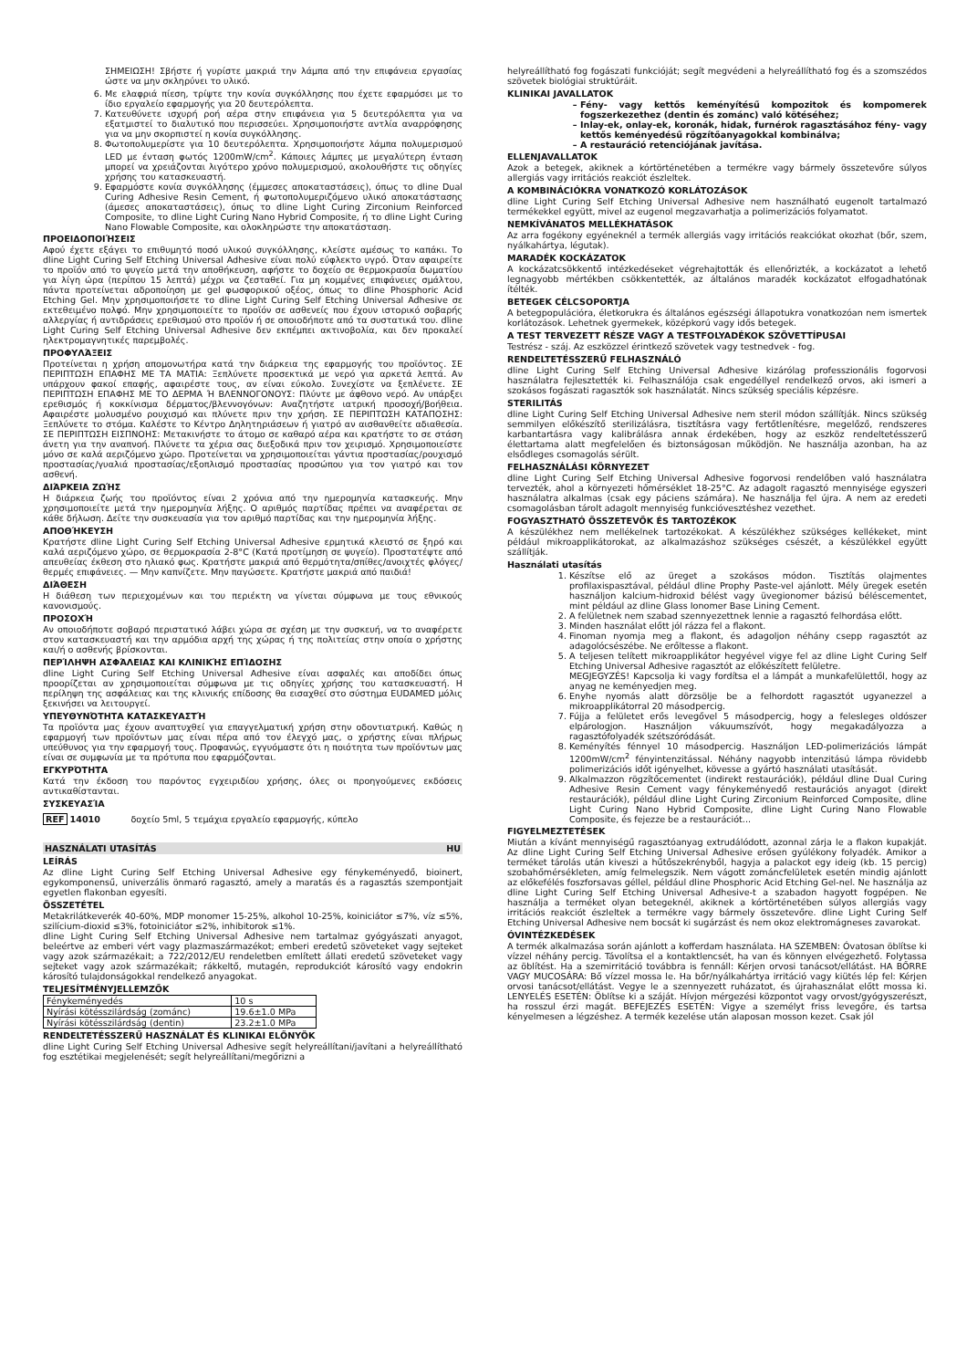ΣΗΜΕΙΩΣΗ! Σβήστε ή γυρίστε μακριά την λάμπα από την επιφάνεια εργασίας ώστε να μην σκληρύνει το υλικό.
6. Με ελαφριά πίεση, τρίψτε την κονία συγκόλλησης που έχετε εφαρμόσει με το ίδιο εργαλείο εφαρμογής για 20 δευτερόλεπτα.
7. Κατευθύνετε ισχυρή ροή αέρα στην επιφάνεια για 5 δευτερόλεπτα για να εξατμιστεί το διαλυτικό που περισσεύει. Χρησιμοποιήστε αντλία αναρρόφησης για να μην σκορπιστεί η κονία συγκόλλησης.
8. Φωτοπολυμερίστε για 10 δευτερόλεπτα. Χρησιμοποιήστε λάμπα πολυμερισμού LED με ένταση φωτός 1200mW/cm<sup>2</sup>. Κάποιες λάμπες με μεγαλύτερη ένταση μπορεί να χρειάζονται λιγότερο χρόνο πολυμερισμού, ακολουθήστε τις οδηγίες χρήσης του κατασκευαστή.
9. Εφαρμόστε κονία συγκόλλησης (έμμεσες αποκαταστάσεις), όπως το dline Dual Curing Adhesive Resin Cement, ή φωτοπολυμεριζόμενο υλικό αποκατάστασης (άμεσες αποκαταστάσεις), όπως το dline Light Curing Zirconium Reinforced Composite, το dline Light Curing Nano Hybrid Composite, ή το dline Light Curing Nano Flowable Composite, και ολοκληρώστε την αποκατάσταση.
ΠΡΟΕΙΔΟΠΟΙΉΣΕΙΣ
Αφού έχετε εξάγει το επιθυμητό ποσό υλικού συγκόλλησης, κλείστε αμέσως το καπάκι. Το dline Light Curing Self Etching Universal Adhesive είναι πολύ εύφλεκτο υγρό. Όταν αφαιρείτε το προϊόν από το ψυγείο μετά την αποθήκευση, αφήστε το δοχείο σε θερμοκρασία δωματίου για λίγη ώρα (περίπου 15 λεπτά) μέχρι να ζεσταθεί. Για μη κομμένες επιφάνειες σμάλτου, πάντα προτείνεται αδροποίηση με gel φωσφορικού οξέος, όπως το dline Phosphoric Acid Etching Gel. Μην χρησιμοποιήσετε το dline Light Curing Self Etching Universal Adhesive σε εκτεθειμένο πολφό. Μην χρησιμοποιείτε το προϊόν σε ασθενείς που έχουν ιστορικό σοβαρής αλλεργίας ή αντιδράσεις ερεθισμού στο προϊόν ή σε οποιοδήποτε από τα συστατικά του. dline Light Curing Self Etching Universal Adhesive δεν εκπέμπει ακτινοβολία, και δεν προκαλεί ηλεκτρομαγνητικές παρεμβολές.
ΠΡΟΦΥΛΆΞΕΙΣ
Προτείνεται η χρήση απομονωτήρα κατά την διάρκεια της εφαρμογής του προϊόντος. ΣΕ ΠΕΡΙΠΤΩΣΗ ΕΠΑΦΗΣ ΜΕ ΤΑ ΜΑΤΙΑ: Ξεπλύνετε προσεκτικά με νερό για αρκετά λεπτά. Αν υπάρχουν φακοί επαφής, αφαιρέστε τους, αν είναι εύκολο. Συνεχίστε να ξεπλένετε. ΣΕ ΠΕΡΙΠΤΩΣΗ ΕΠΑΦΗΣ ΜΕ ΤΟ ΔΕΡΜΑ Ή ΒΛΕΝΝΟΓΟΝΟΥΣ: Πλύντε με άφθονο νερό. Αν υπάρξει ερεθισμός ή κοκκίνισμα δέρματος/βλεννογόνων: Αναζητήστε ιατρική προσοχή/βοήθεια. Αφαιρέστε μολυσμένο ρουχισμό και πλύνετε πριν την χρήση. ΣΕ ΠΕΡΙΠΤΩΣΗ ΚΑΤΑΠΟΣΗΣ: Ξεπλύνετε το στόμα. Καλέστε το Κέντρο Δηλητηριάσεων ή γιατρό αν αισθανθείτε αδιαθεσία. ΣΕ ΠΕΡΙΠΤΩΣΗ ΕΙΣΠΝΟΗΣ: Μετακινήστε το άτομο σε καθαρό αέρα και κρατήστε το σε στάση άνετη για την αναπνοή. Πλύνετε τα χέρια σας διεξοδικά πριν τον χειρισμό. Χρησιμοποιείστε μόνο σε καλά αεριζόμενο χώρο. Προτείνεται να χρησιμοποιείται γάντια προστασίας/ρουχισμό προστασίας/γυαλιά προστασίας/εξοπλισμό προστασίας προσώπου για τον γιατρό και τον ασθενή.
ΔΙΆΡΚΕΙΑ ΖΩΉΣ
Η διάρκεια ζωής του προϊόντος είναι 2 χρόνια από την ημερομηνία κατασκευής. Μην χρησιμοποιείτε μετά την ημερομηνία λήξης. Ο αριθμός παρτίδας πρέπει να αναφέρεται σε κάθε δήλωση. Δείτε την συσκευασία για τον αριθμό παρτίδας και την ημερομηνία λήξης.
ΑΠΟΘΉΚΕΥΣΗ
Κρατήστε dline Light Curing Self Etching Universal Adhesive ερμητικά κλειστό σε ξηρό και καλά αεριζόμενο χώρο, σε θερμοκρασία 2-8°C (Κατά προτίμηση σε ψυγείο). Προστατέψτε από απευθείας έκθεση στο ηλιακό φως. Κρατήστε μακριά από θερμότητα/σπίθες/ανοιχτές φλόγες/θερμές επιφάνειες. — Μην καπνίζετε. Μην παγώσετε. Κρατήστε μακριά από παιδιά!
ΔΙΆΘΕΣΗ
Η διάθεση των περιεχομένων και του περιέκτη να γίνεται σύμφωνα με τους εθνικούς κανονισμούς.
ΠΡΟΣΟΧΉ
Αν οποιοδήποτε σοβαρό περιστατικό λάβει χώρα σε σχέση με την συσκευή, να το αναφέρετε στον κατασκευαστή και την αρμόδια αρχή της χώρας ή της πολιτείας στην οποία ο χρήστης και/ή ο ασθενής βρίσκονται.
ΠΕΡΊΛΗΨΗ ΑΣΦΆΛΕΙΑΣ ΚΑΙ ΚΛΙΝΙΚΉΣ ΕΠΊΔΟΣΗΣ
dline Light Curing Self Etching Universal Adhesive είναι ασφαλές και αποδίδει όπως προορίζεται αν χρησιμοποιείται σύμφωνα με τις οδηγίες χρήσης του κατασκευαστή. Η περίληψη της ασφάλειας και της κλινικής επίδοσης θα εισαχθεί στο σύστημα EUDAMED μόλις ξεκινήσει να λειτουργεί.
ΥΠΕΥΘΥΝΌΤΗΤΑ ΚΑΤΑΣΚΕΥΑΣΤΉ
Τα προϊόντα μας έχουν αναπτυχθεί για επαγγελματική χρήση στην οδοντιατρική. Καθώς η εφαρμογή των προϊόντων μας είναι πέρα από τον έλεγχό μας, ο χρήστης είναι πλήρως υπεύθυνος για την εφαρμογή τους. Προφανώς, εγγυόμαστε ότι η ποιότητα των προϊόντων μας είναι σε συμφωνία με τα πρότυπα που εφαρμόζονται.
ΕΓΚΥΡΌΤΗΤΑ
Κατά την έκδοση του παρόντος εγχειριδίου χρήσης, όλες οι προηγούμενες εκδόσεις αντικαθίστανται.
ΣΥΣΚΕΥΑΣΊΑ
REF 14010 δοχείο 5ml, 5 τεμάχια εργαλείο εφαρμογής, κύπελο
HASZNÁLATI UTASÍTÁS HU
LEÍRÁS
Az dline Light Curing Self Etching Universal Adhesive egy fénykeményedő, bioinert, egykomponensű, univerzális önmaró ragasztó, amely a maratás és a ragasztás szempontjait egyetlen flakonban egyesíti.
ÖSSZETÉTEL
Metakrilátkeverék 40-60%, MDP monomer 15-25%, alkohol 10-25%, koiniciátor ≤7%, víz ≤5%, szilícium-dioxid ≤3%, fotoiniciátor ≤2%, inhibitorok ≤1%.
dline Light Curing Self Etching Universal Adhesive nem tartalmaz gyógyászati anyagot, beleértve az emberi vért vagy plazmaszármazékot; emberi eredetű szöveteket vagy sejteket vagy azok származékait; a 722/2012/EU rendeletben említett állati eredetű szöveteket vagy sejteket vagy azok származékait; rákkeltő, mutagén, reprodukciót károsító vagy endokrin károsító tulajdonságokkal rendelkező anyagokat.
TELJESÍTMÉNYJELLEMZŐK
| Fénykeményedés | 10 s |
| Nyírási kötésszilárdság (zománc) | 19.6±1.0 MPa |
| Nyírási kötésszilárdság (dentin) | 23.2±1.0 MPa |
RENDELTETÉSSZERŰ HASZNÁLAT ÉS KLINIKAI ELŐNYÖK
dline Light Curing Self Etching Universal Adhesive segít helyreállítani/javítani a helyreállítható fog esztétikai megjelenését; segít helyreállítani/megőrizni a
helyreállítható fog fogászati funkcióját; segít megvédeni a helyreállítható fog és a szomszédos szövetek biológiai struktúráit.
KLINIKAI JAVALLATOK
Fény- vagy kettős keményítésű kompozitok és kompomerek fogszerkezethez (dentin és zománc) való kötéséhez;
Inlay-ek, onlay-ek, koronák, hidak, furnérok ragasztásához fény- vagy kettős keményedésű rögzítőanyagokkal kombinálva;
A restauráció retenciójának javítása.
ELLENJAVALLATOK
Azok a betegek, akiknek a kórtörténetében a termékre vagy bármely összetevőre súlyos allergiás vagy irritációs reakciót észleltek.
A KOMBINÁCIÓKRA VONATKOZÓ KORLÁTOZÁSOK
dline Light Curing Self Etching Universal Adhesive nem használható eugenolt tartalmazó termékekkel együtt, mivel az eugenol megzavarhatja a polimerizációs folyamatot.
NEMKÍVÁNATOS MELLÉKHATÁSOK
Az arra fogékony egyéneknél a termék allergiás vagy irritációs reakciókat okozhat (bőr, szem, nyálkahártya, légutak).
MARADÉK KOCKÁZATOK
A kockázatcsökkentő intézkedéseket végrehajtották és ellenőrizték, a kockázatot a lehető legnagyobb mértékben csökkentették, az általános maradék kockázatot elfogadhatónak ítélték.
BETEGEK CÉLCSOPORTJA
A betegpopulációra, életkorukra és általános egészségi állapotukra vonatkozóan nem ismertek korlátozások. Lehetnek gyermekek, középkorú vagy idős betegek.
A TEST TERVEZETT RÉSZE VAGY A TESTFOLYADÉKOK SZÖVETTÍPUSAI
Testrész - száj. Az eszközzel érintkező szövetek vagy testnedvek - fog.
RENDELTETÉSSZERŰ FELHASZNÁLÓ
dline Light Curing Self Etching Universal Adhesive kizárólag professzionális fogorvosi használatra fejlesztették ki. Felhasználója csak engedéllyel rendelkező orvos, aki ismeri a szokásos fogászati ragasztók sok használatát. Nincs szükség speciális képzésre.
STERILITÁS
dline Light Curing Self Etching Universal Adhesive nem steril módon szállítják. Nincs szükség semmilyen előkészítő sterilizálásra, tisztításra vagy fertőtlenítésre, megelőző, rendszeres karbantartásra vagy kalibrálásra annak érdekében, hogy az eszköz rendeltetésszerű élettartama alatt megfelelően és biztonságosan működjön. Ne használja azonban, ha az elsődleges csomagolás sérült.
FELHASZNÁLÁSI KÖRNYEZET
dline Light Curing Self Etching Universal Adhesive fogorvosi rendelőben való használatra tervezték, ahol a környezeti hőmérséklet 18-25°C. Az adagolt ragasztó mennyisége egyszeri használatra alkalmas (csak egy páciens számára). Ne használja fel újra. A nem az eredeti csomagolásban tárolt adagolt mennyiség funkcióvesztéshez vezethet.
FOGYASZTHATÓ ÖSSZETEVŐK ÉS TARTOZÉKOK
A készülékhez nem mellékelnek tartozékokat. A készülékhez szükséges kellékeket, mint például mikroapplikátorokat, az alkalmazáshoz szükséges csészét, a készülékkel együtt szállítják.
Használati utasítás
1. Készítse elő az üreget a szokásos módon. Tisztítás olajmentes profilaxispasztával, például dline Prophy Paste-vel ajánlott. Mély üregek esetén használjon kalcium-hidroxid bélést vagy üvegionomer bázisú béléscementet, mint például az dline Glass Ionomer Base Lining Cement.
2. A felületnek nem szabad szennyezettnek lennie a ragasztó felhordása előtt.
3. Minden használat előtt jól rázza fel a flakont.
4. Finoman nyomja meg a flakont, és adagoljon néhány csepp ragasztót az adagolócsészébe. Ne erőltesse a flakont.
5. A teljesen telített mikroapplikátor hegyével vigye fel az dline Light Curing Self Etching Universal Adhesive ragasztót az előkészített felületre.
MEGJEGYZÉS! Kapcsolja ki vagy fordítsa el a lámpát a munkafelülettől, hogy az anyag ne keményedjen meg.
6. Enyhe nyomás alatt dörzsölje be a felhordott ragasztót ugyanezzel a mikroapplikátorral 20 másodpercig.
7. Fújja a felületet erős levegővel 5 másodpercig, hogy a felesleges oldószer elpárologjon. Használjon vákuumszívót, hogy megakadályozza a ragasztófolyadék szétszóródását.
8. Keményítés fénnyel 10 másodpercig. Használjon LED-polimerizációs lámpát 1200mW/cm<sup>2</sup> fényintenzitással. Néhány nagyobb intenzitású lámpa rövidebb polimerizációs időt igényelhet, kövesse a gyártó használati utasítását.
9. Alkalmazzon rögzítőcementet (indirekt restaurációk), például dline Dual Curing Adhesive Resin Cement vagy fénykeményedő restaurációs anyagot (direkt restaurációk), például dline Light Curing Zirconium Reinforced Composite, dline Light Curing Nano Hybrid Composite, dline Light Curing Nano Flowable Composite, és fejezze be a restaurációt...
FIGYELMEZTETÉSEK
Miután a kívánt mennyiségű ragasztóanyag extrudálódott, azonnal zárja le a flakon kupakját. Az dline Light Curing Self Etching Universal Adhesive erősen gyúlékony folyadék. Amikor a terméket tárolás után kiveszi a hűtőszekrényből, hagyja a palackot egy ideig (kb. 15 percig) szobahőmérsékleten, amíg felmelegszik. Nem vágott zománcfelületek esetén mindig ajánlott az előkefélés foszforsavas géllel, például dline Phosphoric Acid Etching Gel-nel. Ne használja az dline Light Curing Self Etching Universal Adhesive-t a szabadon hagyott fogpépen. Ne használja a terméket olyan betegeknél, akiknek a kórtörténetében súlyos allergiás vagy irritációs reakciót észleltek a termékre vagy bármely összetevőre. dline Light Curing Self Etching Universal Adhesive nem bocsát ki sugárzást és nem okoz elektromágneses zavarokat.
ÓVINTÉZKEDÉSEK
A termék alkalmazása során ajánlott a kofferdam használata. HA SZEMBEN: Óvatosan öblítse ki vízzel néhány percig. Távolítsa el a kontaktlencsét, ha van és könnyen elvégezhető. Folytassa az öblítést. Ha a szemirritáció továbbra is fennáll: Kérjen orvosi tanácsot/ellátást. HA BŐRRE VAGY MUCOSÁRA: Bő vízzel mossa le. Ha bőr/nyálkahártya irritáció vagy kiütés lép fel: Kérjen orvosi tanácsot/ellátást. Vegye le a szennyezett ruházatot, és újrahasználat előtt mossa ki. LENYELÉS ESETÉN: Öblítse ki a száját. Hívjon mérgezési központot vagy orvost/gyógyszerészt, ha rosszul érzi magát. BEFEJEZÉS ESETÉN: Vigye a személyt friss levegőre, és tartsa kényelmesen a légzéshez. A termék kezelése után alaposan mosson kezet. Csak jól